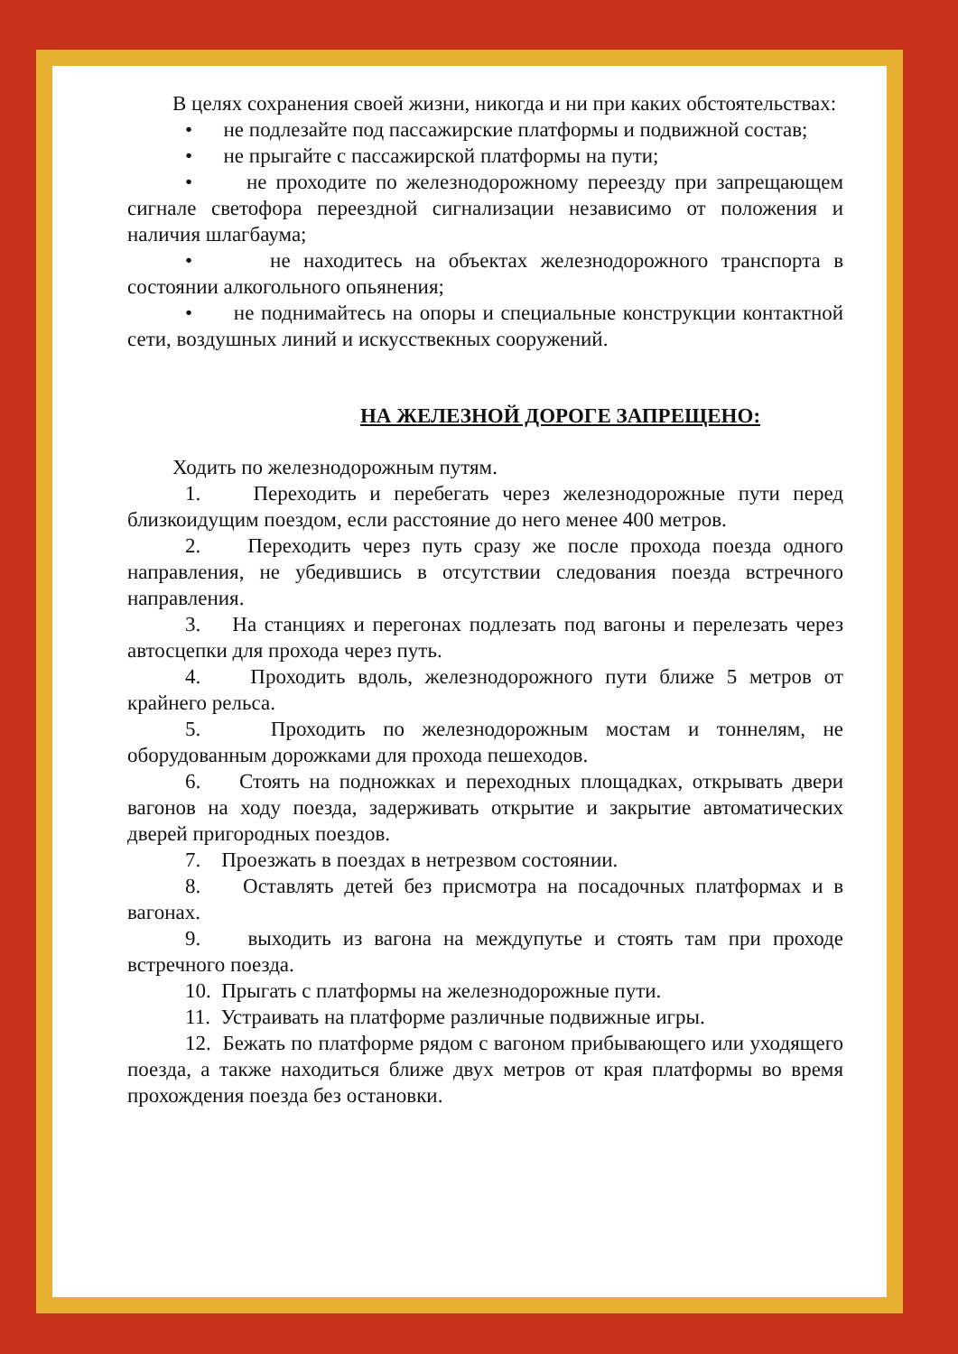В целях сохранения своей жизни, никогда и ни при каких обстоятельствах:
• не подлезайте под пассажирские платформы и подвижной состав;
• не прыгайте с пассажирской платформы на пути;
• не проходите по железнодорожному переезду при запрещающем сигнале светофора переездной сигнализации независимо от положения и наличия шлагбаума;
• не находитесь на объектах железнодорожного транспорта в состоянии алкогольного опьянения;
• не поднимайтесь на опоры и специальные конструкции контактной сети, воздушных линий и искусствекных сооружений.
НА ЖЕЛЕЗНОЙ ДОРОГЕ ЗАПРЕЩЕНО:
Ходить по железнодорожным путям.
1. Переходить и перебегать через железнодорожные пути перед близкоидущим поездом, если расстояние до него менее 400 метров.
2. Переходить через путь сразу же после прохода поезда одного направления, не убедившись в отсутствии следования поезда встречного направления.
3. На станциях и перегонах подлезать под вагоны и перелезать через автосцепки для прохода через путь.
4. Проходить вдоль, железнодорожного пути ближе 5 метров от крайнего рельса.
5. Проходить по железнодорожным мостам и тоннелям, не оборудованным дорожками для прохода пешеходов.
6. Стоять на подножках и переходных площадках, открывать двери вагонов на ходу поезда, задерживать открытие и закрытие автоматических дверей пригородных поездов.
7. Проезжать в поездах в нетрезвом состоянии.
8. Оставлять детей без присмотра на посадочных платформах и в вагонах.
9. выходить из вагона на междупутье и стоять там при проходе встречного поезда.
10. Прыгать с платформы на железнодорожные пути.
11. Устраивать на платформе различные подвижные игры.
12. Бежать по платформе рядом с вагоном прибывающего или уходящего поезда, а также находиться ближе двух метров от края платформы во время прохождения поезда без остановки.